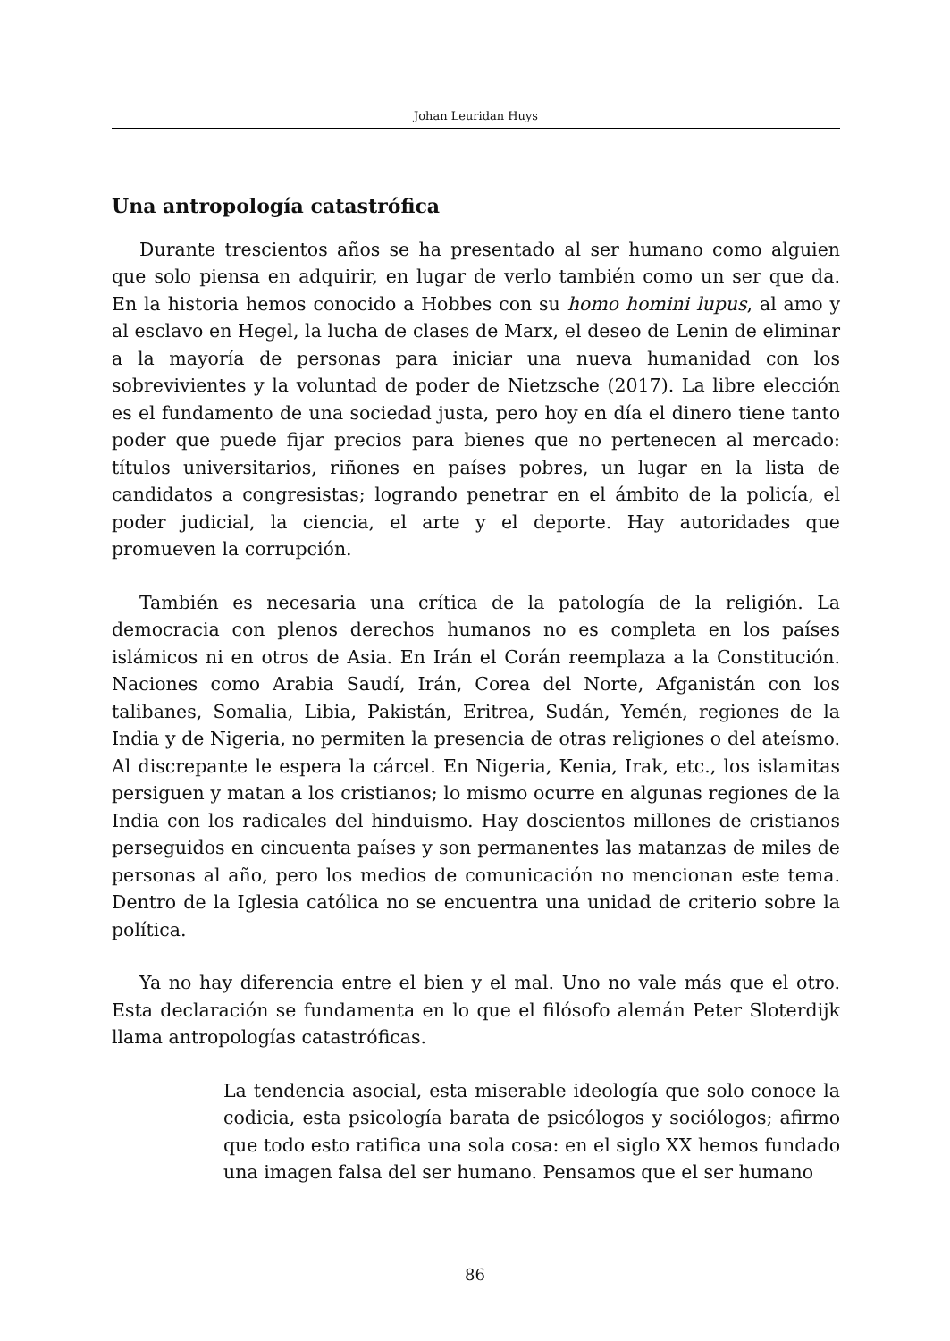Johan Leuridan Huys
Una antropología catastrófica
Durante trescientos años se ha presentado al ser humano como alguien que solo piensa en adquirir, en lugar de verlo también como un ser que da. En la historia hemos conocido a Hobbes con su homo homini lupus, al amo y al esclavo en Hegel, la lucha de clases de Marx, el deseo de Lenin de eliminar a la mayoría de personas para iniciar una nueva humanidad con los sobrevivientes y la voluntad de poder de Nietzsche (2017). La libre elección es el fundamento de una sociedad justa, pero hoy en día el dinero tiene tanto poder que puede fijar precios para bienes que no pertenecen al mercado: títulos universitarios, riñones en países pobres, un lugar en la lista de candidatos a congresistas; logrando penetrar en el ámbito de la policía, el poder judicial, la ciencia, el arte y el deporte. Hay autoridades que promueven la corrupción.
También es necesaria una crítica de la patología de la religión. La democracia con plenos derechos humanos no es completa en los países islámicos ni en otros de Asia. En Irán el Corán reemplaza a la Constitución. Naciones como Arabia Saudí, Irán, Corea del Norte, Afganistán con los talibanes, Somalia, Libia, Pakistán, Eritrea, Sudán, Yemén, regiones de la India y de Nigeria, no permiten la presencia de otras religiones o del ateísmo. Al discrepante le espera la cárcel. En Nigeria, Kenia, Irak, etc., los islamitas persiguen y matan a los cristianos; lo mismo ocurre en algunas regiones de la India con los radicales del hinduismo. Hay doscientos millones de cristianos perseguidos en cincuenta países y son permanentes las matanzas de miles de personas al año, pero los medios de comunicación no mencionan este tema. Dentro de la Iglesia católica no se encuentra una unidad de criterio sobre la política.
Ya no hay diferencia entre el bien y el mal. Uno no vale más que el otro. Esta declaración se fundamenta en lo que el filósofo alemán Peter Sloterdijk llama antropologías catastróficas.
La tendencia asocial, esta miserable ideología que solo conoce la codicia, esta psicología barata de psicólogos y sociólogos; afirmo que todo esto ratifica una sola cosa: en el siglo XX hemos fundado una imagen falsa del ser humano. Pensamos que el ser humano
86